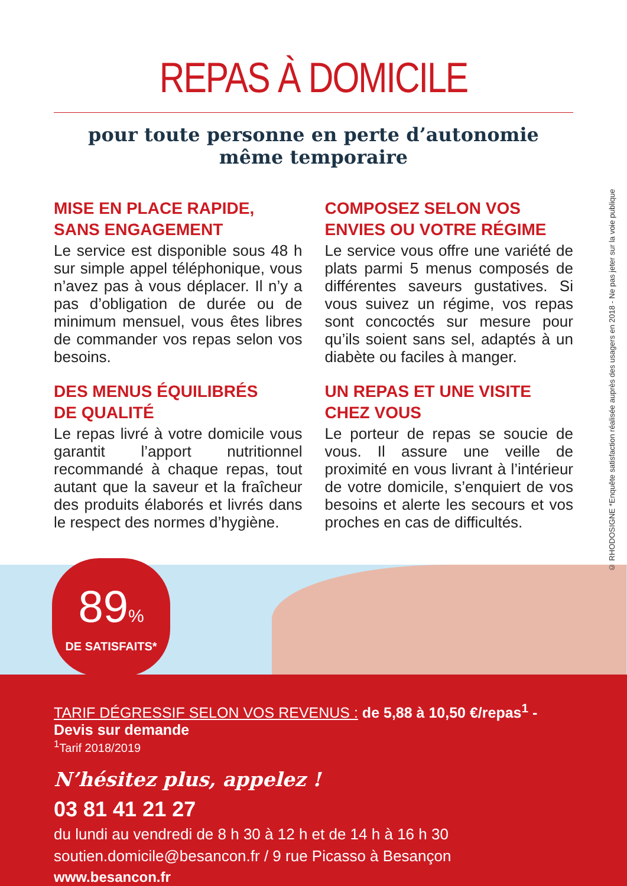REPAS À DOMICILE
pour toute personne en perte d’autonomie
même temporaire
MISE EN PLACE RAPIDE,
SANS ENGAGEMENT
Le service est disponible sous 48 h sur simple appel téléphonique, vous n’avez pas à vous déplacer. Il n’y a pas d’obligation de durée ou de minimum mensuel, vous êtes libres de commander vos repas selon vos besoins.
DES MENUS ÉQUILIBRÉS
DE QUALITÉ
Le repas livré à votre domicile vous garantit l’apport nutritionnel recommandé à chaque repas, tout autant que la saveur et la fraîcheur des produits élaborés et livrés dans le respect des normes d’hygiène.
COMPOSEZ SELON VOS
ENVIES OU VOTRE RÉGIME
Le service vous offre une variété de plats parmi 5 menus composés de différentes saveurs gustatives. Si vous suivez un régime, vos repas sont concoctés sur mesure pour qu’ils soient sans sel, adaptés à un diabète ou faciles à manger.
UN REPAS ET UNE VISITE
CHEZ VOUS
Le porteur de repas se soucie de vous. Il assure une veille de proximité en vous livrant à l’intérieur de votre domicile, s’enquiert de vos besoins et alerte les secours et vos proches en cas de difficultés.
89%
DE SATISFAITS*
TARIF DÉGRESSIF SELON VOS REVENUS : de 5,88 à 10,50 €/repas<sup>1</sup> - Devis sur demande
<sup>1</sup> Tarif 2018/2019
N’hésitez plus, appelez !
03 81 41 21 27
du lundi au vendredi de 8 h 30 à 12 h et de 14 h à 16 h 30
soutien.domicile@besancon.fr / 9 rue Picasso à Besançon
www.besancon.fr
© RHODOSIGNE *Enquête satisfaction réalisée auprès des usagers en 2018 - Ne pas jeter sur la voie publique